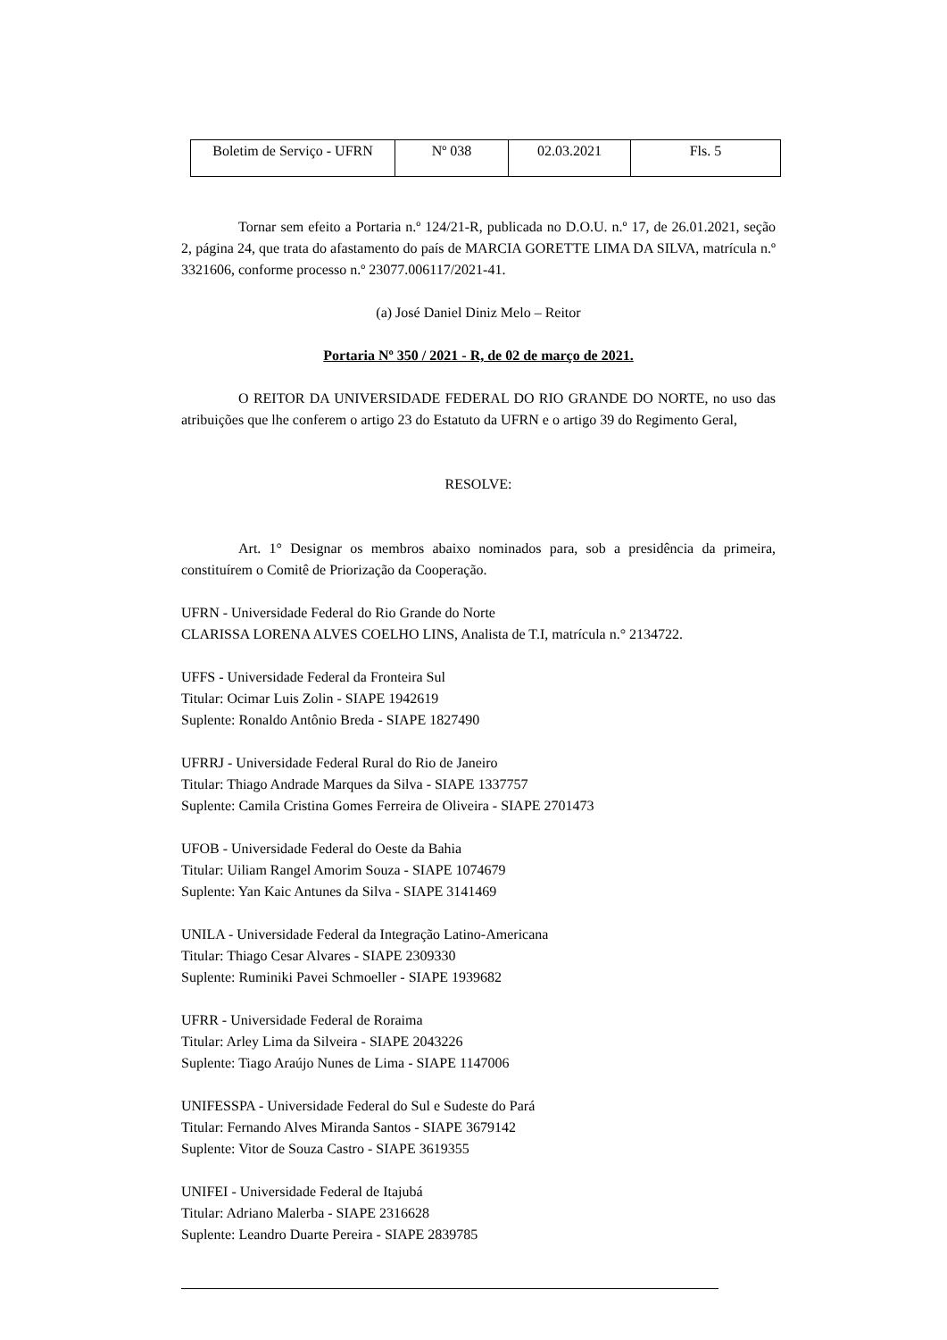| Boletim de Serviço - UFRN | Nº 038 | 02.03.2021 | Fls. 5 |
Tornar sem efeito a Portaria n.º 124/21-R, publicada no D.O.U. n.º 17, de 26.01.2021, seção 2, página 24, que trata do afastamento do país de MARCIA GORETTE LIMA DA SILVA, matrícula n.º 3321606, conforme processo n.º 23077.006117/2021-41.
(a) José Daniel Diniz Melo – Reitor
Portaria Nº 350 / 2021 - R, de 02 de março de 2021.
O REITOR DA UNIVERSIDADE FEDERAL DO RIO GRANDE DO NORTE, no uso das atribuições que lhe conferem o artigo 23 do Estatuto da UFRN e o artigo 39 do Regimento Geral,
RESOLVE:
Art. 1° Designar os membros abaixo nominados para, sob a presidência da primeira, constituírem o Comitê de Priorização da Cooperação.
UFRN - Universidade Federal do Rio Grande do Norte
CLARISSA LORENA ALVES COELHO LINS, Analista de T.I, matrícula n.° 2134722.
UFFS - Universidade Federal da Fronteira Sul
Titular: Ocimar Luis Zolin - SIAPE 1942619
Suplente: Ronaldo Antônio Breda - SIAPE 1827490
UFRRJ - Universidade Federal Rural do Rio de Janeiro
Titular: Thiago Andrade Marques da Silva - SIAPE 1337757
Suplente: Camila Cristina Gomes Ferreira de Oliveira - SIAPE 2701473
UFOB - Universidade Federal do Oeste da Bahia
Titular: Uiliam Rangel Amorim Souza - SIAPE 1074679
Suplente: Yan Kaic Antunes da Silva - SIAPE 3141469
UNILA - Universidade Federal da Integração Latino-Americana
Titular: Thiago Cesar Alvares - SIAPE 2309330
Suplente: Ruminiki Pavei Schmoeller - SIAPE 1939682
UFRR - Universidade Federal de Roraima
Titular: Arley Lima da Silveira - SIAPE 2043226
Suplente: Tiago Araújo Nunes de Lima - SIAPE 1147006
UNIFESSPA - Universidade Federal do Sul e Sudeste do Pará
Titular: Fernando Alves Miranda Santos - SIAPE 3679142
Suplente: Vitor de Souza Castro - SIAPE 3619355
UNIFEI - Universidade Federal de Itajubá
Titular: Adriano Malerba - SIAPE 2316628
Suplente: Leandro Duarte Pereira - SIAPE 2839785